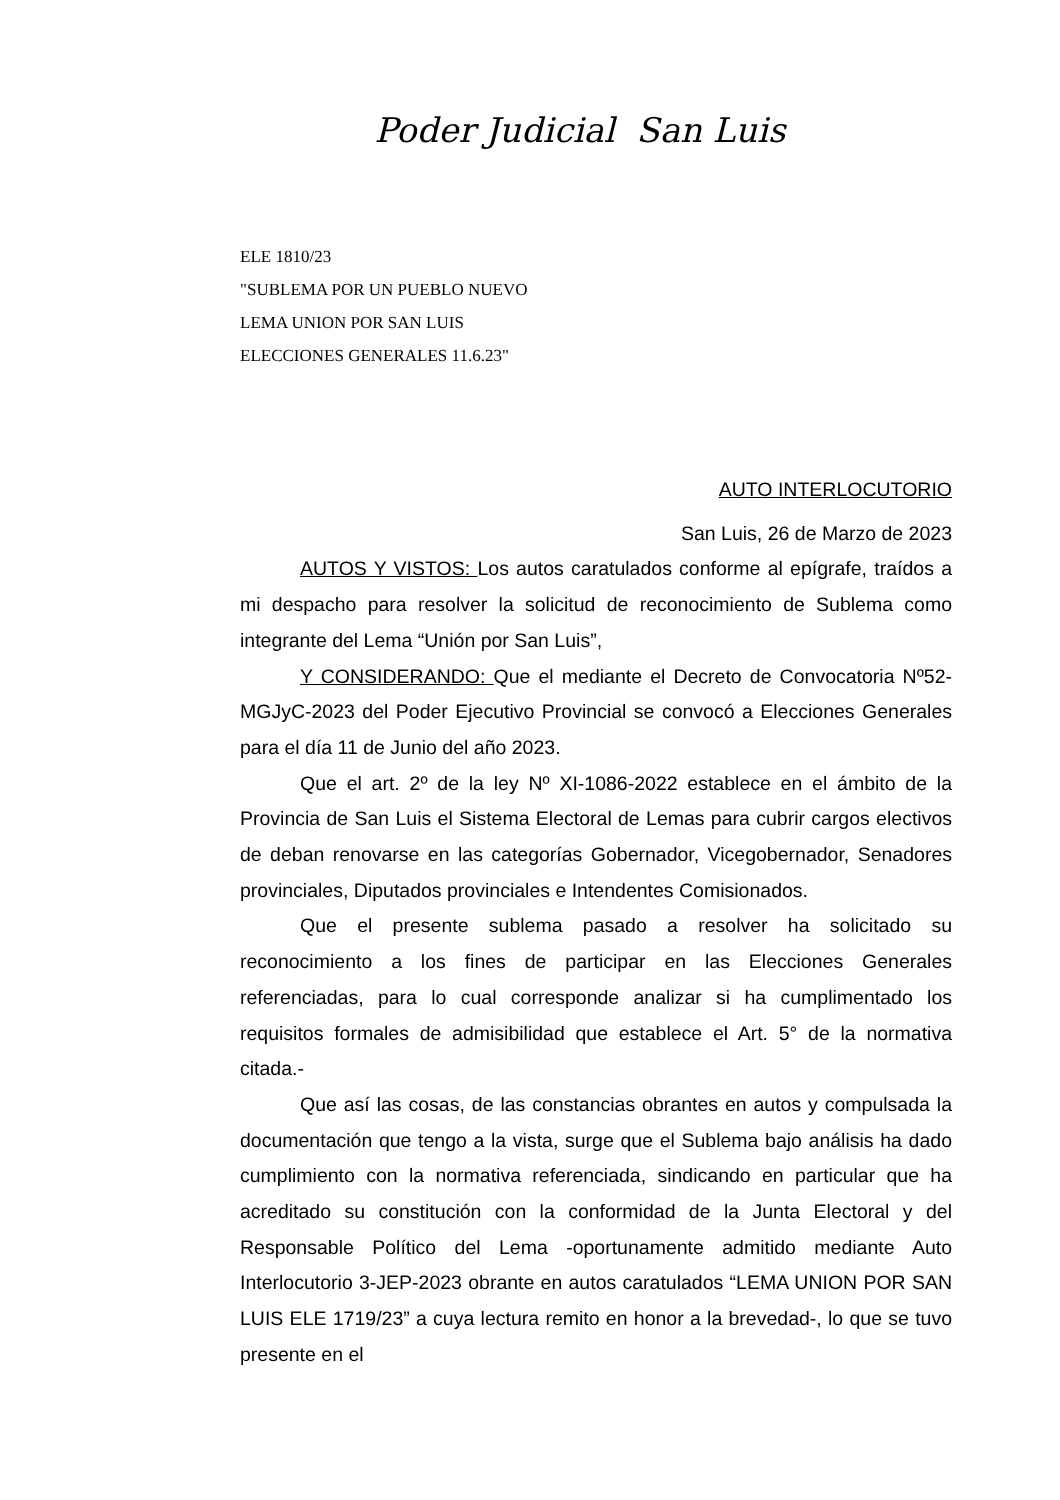Poder Judicial San Luis
ELE 1810/23
"SUBLEMA POR UN PUEBLO NUEVO
LEMA UNION POR SAN LUIS
ELECCIONES GENERALES 11.6.23"
AUTO INTERLOCUTORIO
San Luis, 26 de Marzo de 2023
AUTOS Y VISTOS: Los autos caratulados conforme al epígrafe, traídos a mi despacho para resolver la solicitud de reconocimiento de Sublema como integrante del Lema “Unión por San Luis”,
Y CONSIDERANDO: Que el mediante el Decreto de Convocatoria Nº52-MGJyC-2023 del Poder Ejecutivo Provincial se convocó a Elecciones Generales para el día 11 de Junio del año 2023.
Que el art. 2º de la ley Nº XI-1086-2022 establece en el ámbito de la Provincia de San Luis el Sistema Electoral de Lemas para cubrir cargos electivos de deban renovarse en las categorías Gobernador, Vicegobernador, Senadores provinciales, Diputados provinciales e Intendentes Comisionados.
Que el presente sublema pasado a resolver ha solicitado su reconocimiento a los fines de participar en las Elecciones Generales referenciadas, para lo cual corresponde analizar si ha cumplimentado los requisitos formales de admisibilidad que establece el Art. 5° de la normativa citada.-
Que así las cosas, de las constancias obrantes en autos y compulsada la documentación que tengo a la vista, surge que el Sublema bajo análisis ha dado cumplimiento con la normativa referenciada, sindicando en particular que ha acreditado su constitución con la conformidad de la Junta Electoral y del Responsable Político del Lema -oportunamente admitido mediante Auto Interlocutorio 3-JEP-2023 obrante en autos caratulados “LEMA UNION POR SAN LUIS ELE 1719/23” a cuya lectura remito en honor a la brevedad-, lo que se tuvo presente en el